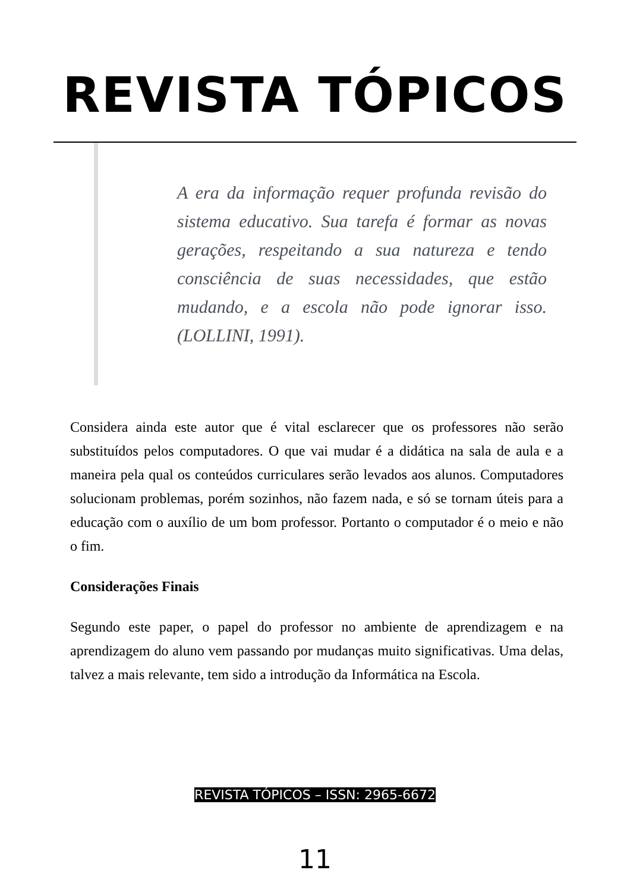REVISTA TÓPICOS
A era da informação requer profunda revisão do sistema educativo. Sua tarefa é formar as novas gerações, respeitando a sua natureza e tendo consciência de suas necessidades, que estão mudando, e a escola não pode ignorar isso. (LOLLINI, 1991).
Considera ainda este autor que é vital esclarecer que os professores não serão substituídos pelos computadores. O que vai mudar é a didática na sala de aula e a maneira pela qual os conteúdos curriculares serão levados aos alunos. Computadores solucionam problemas, porém sozinhos, não fazem nada, e só se tornam úteis para a educação com o auxílio de um bom professor. Portanto o computador é o meio e não o fim.
Considerações Finais
Segundo este paper, o papel do professor no ambiente de aprendizagem e na aprendizagem do aluno vem passando por mudanças muito significativas. Uma delas, talvez a mais relevante, tem sido a introdução da Informática na Escola.
REVISTA TÓPICOS – ISSN: 2965-6672
11